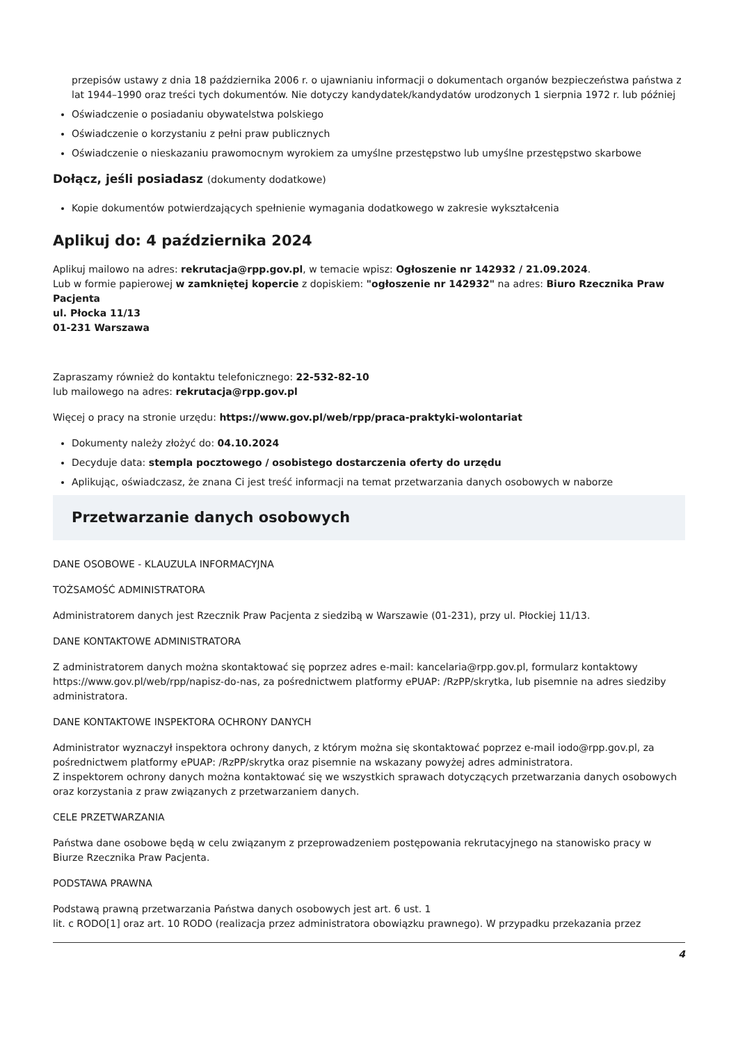przepisów ustawy z dnia 18 października 2006 r. o ujawnianiu informacji o dokumentach organów bezpieczeństwa państwa z lat 1944–1990 oraz treści tych dokumentów. Nie dotyczy kandydatek/kandydatów urodzonych 1 sierpnia 1972 r. lub później
Oświadczenie o posiadaniu obywatelstwa polskiego
Oświadczenie o korzystaniu z pełni praw publicznych
Oświadczenie o nieskazaniu prawomocnym wyrokiem za umyślne przestępstwo lub umyślne przestępstwo skarbowe
Dołącz, jeśli posiadasz (dokumenty dodatkowe)
Kopie dokumentów potwierdzających spełnienie wymagania dodatkowego w zakresie wykształcenia
Aplikuj do: 4 października 2024
Aplikuj mailowo na adres: rekrutacja@rpp.gov.pl, w temacie wpisz: Ogłoszenie nr 142932 / 21.09.2024.
Lub w formie papierowej w zamkniętej kopercie z dopiskiem: "ogłoszenie nr 142932" na adres: Biuro Rzecznika Praw Pacjenta
ul. Płocka 11/13
01-231 Warszawa
Zapraszamy również do kontaktu telefonicznego: 22-532-82-10
lub mailowego na adres: rekrutacja@rpp.gov.pl
Więcej o pracy na stronie urzędu: https://www.gov.pl/web/rpp/praca-praktyki-wolontariat
Dokumenty należy złożyć do: 04.10.2024
Decyduje data: stempla pocztowego / osobistego dostarczenia oferty do urzędu
Aplikując, oświadczasz, że znana Ci jest treść informacji na temat przetwarzania danych osobowych w naborze
Przetwarzanie danych osobowych
DANE OSOBOWE - KLAUZULA INFORMACYJNA
TOŻSAMOŚĆ ADMINISTRATORA
Administratorem danych jest Rzecznik Praw Pacjenta z siedzibą w Warszawie (01-231), przy ul. Płockiej 11/13.
DANE KONTAKTOWE ADMINISTRATORA
Z administratorem danych można skontaktować się poprzez adres e-mail: kancelaria@rpp.gov.pl, formularz kontaktowy https://www.gov.pl/web/rpp/napisz-do-nas, za pośrednictwem platformy ePUAP: /RzPP/skrytka, lub pisemnie na adres siedziby administratora.
DANE KONTAKTOWE INSPEKTORA OCHRONY DANYCH
Administrator wyznaczył inspektora ochrony danych, z którym można się skontaktować poprzez e-mail iodo@rpp.gov.pl, za pośrednictwem platformy ePUAP: /RzPP/skrytka oraz pisemnie na wskazany powyżej adres administratora.
Z inspektorem ochrony danych można kontaktować się we wszystkich sprawach dotyczących przetwarzania danych osobowych oraz korzystania z praw związanych z przetwarzaniem danych.
CELE PRZETWARZANIA
Państwa dane osobowe będą w celu związanym z przeprowadzeniem postępowania rekrutacyjnego na stanowisko pracy w Biurze Rzecznika Praw Pacjenta.
PODSTAWA PRAWNA
Podstawą prawną przetwarzania Państwa danych osobowych jest art. 6 ust. 1
lit. c RODO[1] oraz art. 10 RODO (realizacja przez administratora obowiązku prawnego). W przypadku przekazania przez
4